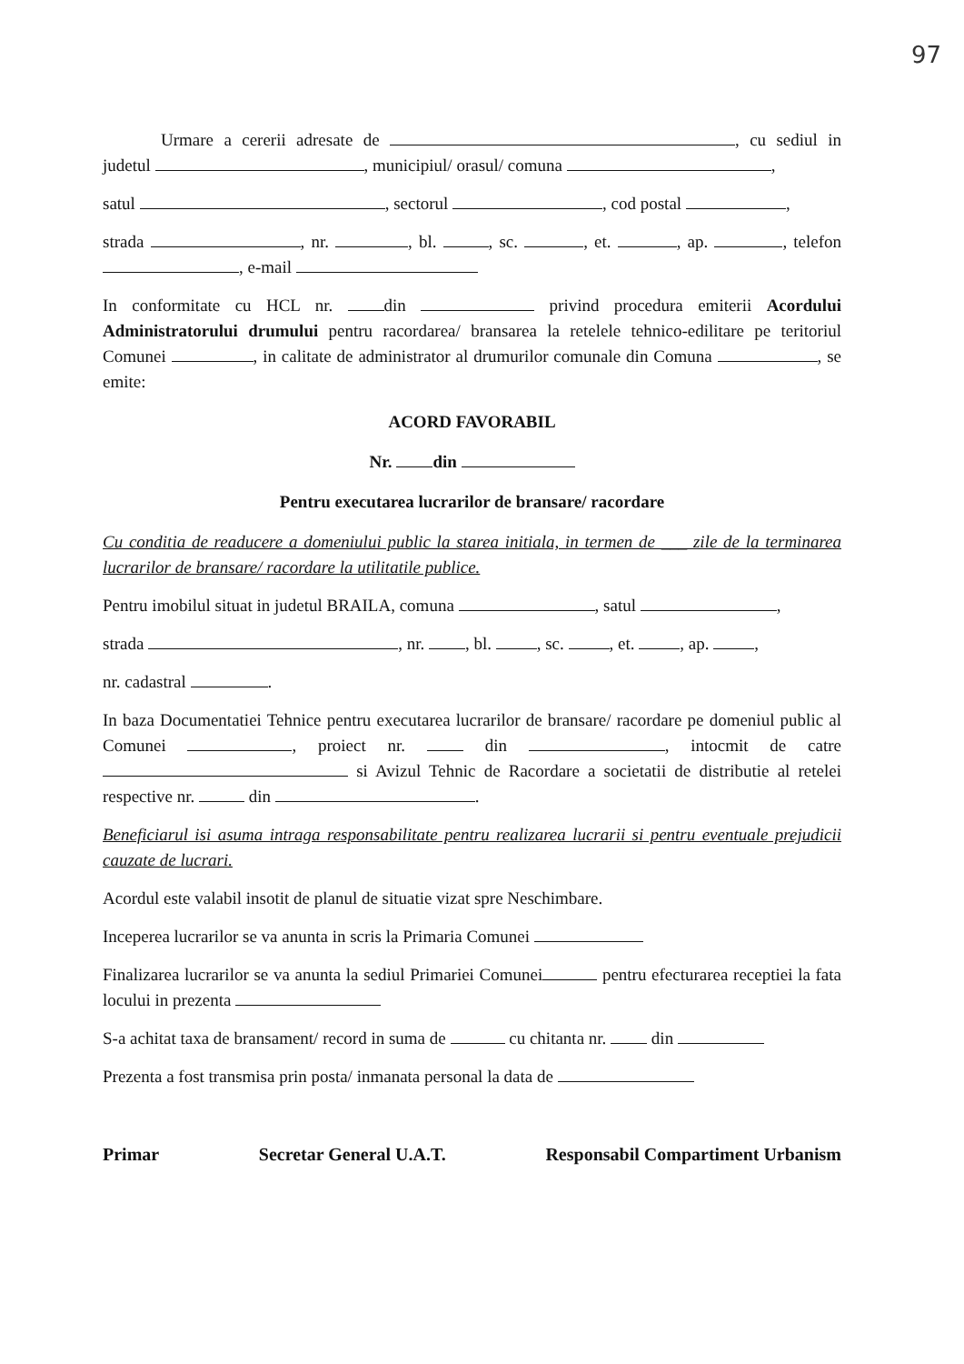97
Urmare a cererii adresate de , cu sediul in judetul , municipiul/ orasul/ comuna ,
satul , sectorul , cod postal ,
strada , nr. , bl. , sc. , et. , ap. , telefon , e-mail
In conformitate cu HCL nr. din privind procedura emiterii Acordului Administratorului drumului pentru racordarea/ bransarea la retelele tehnico-edilitare pe teritoriul Comunei , in calitate de administrator al drumurilor comunale din Comuna , se emite:
ACORD FAVORABIL
Nr. din
Pentru executarea lucrarilor de bransare/ racordare
Cu conditia de readucere a domeniului public la starea initiala, in termen de ___ zile de la terminarea lucrarilor de bransare/ racordare la utilitatile publice.
Pentru imobilul situat in judetul BRAILA, comuna , satul ,
strada , nr. , bl. , sc. , et. , ap. ,
nr. cadastral .
In baza Documentatiei Tehnice pentru executarea lucrarilor de bransare/ racordare pe domeniul public al Comunei , proiect nr. din , intocmit de catre si Avizul Tehnic de Racordare a societatii de distributie al retelei respective nr. din .
Beneficiarul isi asuma intraga responsabilitate pentru realizarea lucrarii si pentru eventuale prejudicii cauzate de lucrari.
Acordul este valabil insotit de planul de situatie vizat spre Neschimbare.
Inceperea lucrarilor se va anunta in scris la Primaria Comunei
Finalizarea lucrarilor se va anunta la sediul Primariei Comunei pentru efecturarea receptiei la fata locului in prezenta
S-a achitat taxa de bransament/ record in suma de cu chitanta nr. din
Prezenta a fost transmisa prin posta/ inmanata personal la data de
Primar Secretar General U.A.T. Responsabil Compartiment Urbanism